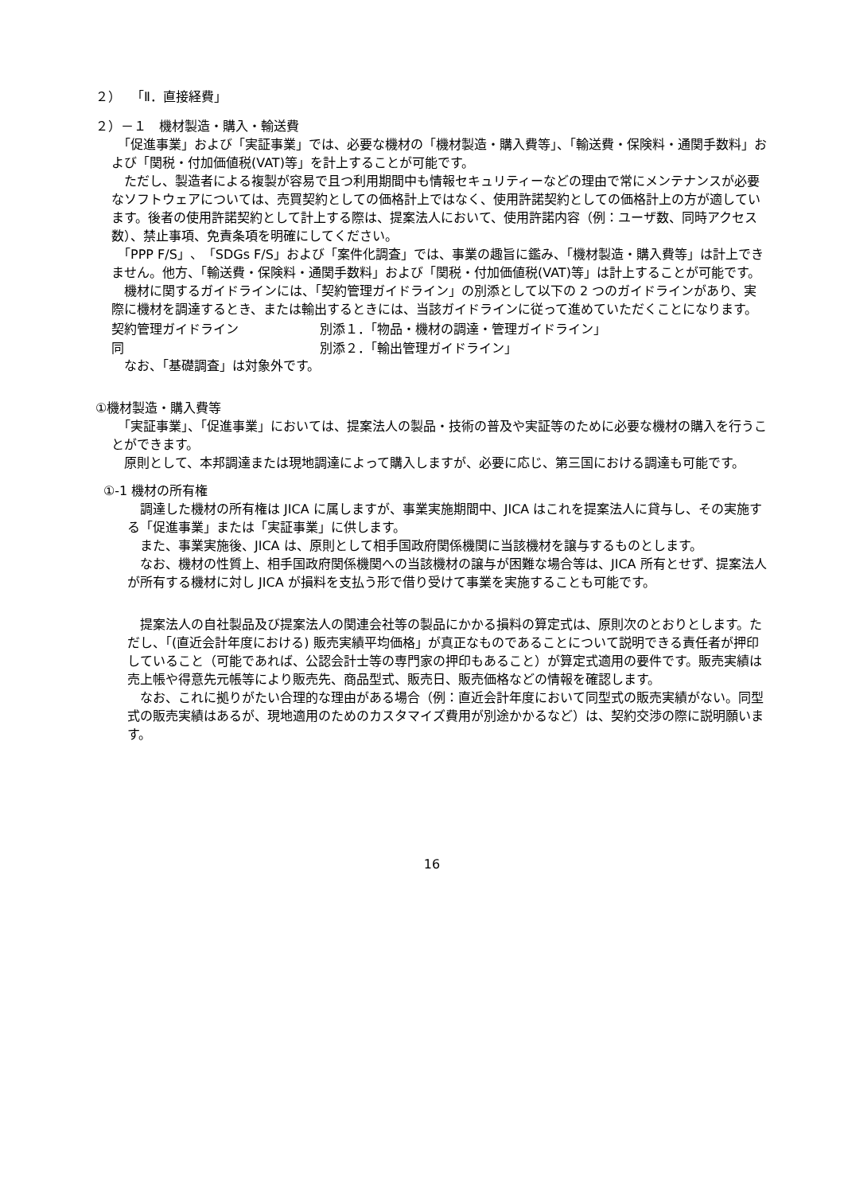２）　 「Ⅱ．直接経費」
２）－１　機材製造・購入・輸送費
　「促進事業」および「実証事業」では、必要な機材の「機材製造・購入費等」、「輸送費・保険料・通関手数料」および「関税・付加価値税(VAT)等」を計上することが可能です。
　ただし、製造者による複製が容易で且つ利用期間中も情報セキュリティーなどの理由で常にメンテナンスが必要なソフトウェアについては、売買契約としての価格計上ではなく、使用許諾契約としての価格計上の方が適しています。後者の使用許諾契約として計上する際は、提案法人において、使用許諾内容（例：ユーザ数、同時アクセス数）、禁止事項、免責条項を明確にしてください。
　「PPP F/S」、「SDGs F/S」および「案件化調査」では、事業の趣旨に鑑み、「機材製造・購入費等」は計上できません。他方、「輸送費・保険料・通関手数料」および「関税・付加価値税(VAT)等」は計上することが可能です。
　機材に関するガイドラインには、「契約管理ガイドライン」の別添として以下の 2 つのガイドラインがあり、実際に機材を調達するとき、または輸出するときには、当該ガイドラインに従って進めていただくことになります。
契約管理ガイドライン 別添１．「物品・機材の調達・管理ガイドライン」
同 別添２．「輸出管理ガイドライン」
　なお、「基礎調査」は対象外です。
①機材製造・購入費等
　「実証事業」、「促進事業」においては、提案法人の製品・技術の普及や実証等のために必要な機材の購入を行うことができます。
　原則として、本邦調達または現地調達によって購入しますが、必要に応じ、第三国における調達も可能です。
①-1 機材の所有権
　調達した機材の所有権は JICA に属しますが、事業実施期間中、JICA はこれを提案法人に貸与し、その実施する「促進事業」または「実証事業」に供します。
　また、事業実施後、JICA は、原則として相手国政府関係機関に当該機材を譲与するものとします。
　なお、機材の性質上、相手国政府関係機関への当該機材の譲与が困難な場合等は、JICA 所有とせず、提案法人が所有する機材に対し JICA が損料を支払う形で借り受けて事業を実施することも可能です。
　提案法人の自社製品及び提案法人の関連会社等の製品にかかる損料の算定式は、原則次のとおりとします。ただし、「(直近会計年度における) 販売実績平均価格」が真正なものであることについて説明できる責任者が押印していること（可能であれば、公認会計士等の専門家の押印もあること）が算定式適用の要件です。販売実績は売上帳や得意先元帳等により販売先、商品型式、販売日、販売価格などの情報を確認します。
　なお、これに拠りがたい合理的な理由がある場合（例：直近会計年度において同型式の販売実績がない。同型式の販売実績はあるが、現地適用のためのカスタマイズ費用が別途かかるなど）は、契約交渉の際に説明願います。
16